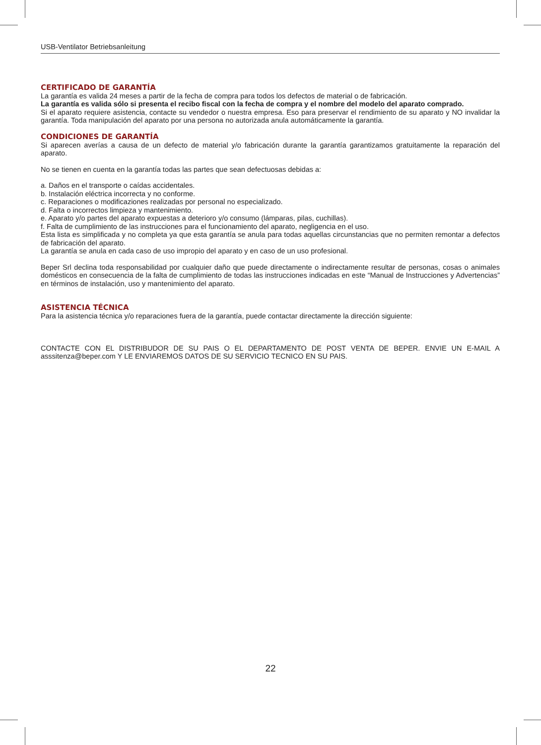USB-Ventilator Betriebsanleitung
CERTIFICADO DE GARANTÍA
La garantía es valida 24 meses a partir de la fecha de compra para todos los defectos de material o de fabricación.
La garantía es valida sólo si presenta el recibo fiscal con la fecha de compra y el nombre del modelo del aparato comprado.
Si el aparato requiere asistencia, contacte su vendedor o nuestra empresa. Eso para preservar el rendimiento de su aparato y NO invalidar la garantía. Toda manipulación del aparato por una persona no autorizada anula automáticamente la garantía.
CONDICIONES DE GARANTÍA
Si aparecen averías a causa de un defecto de material y/o fabricación durante la garantía garantizamos gratuitamente la reparación del aparato.
No se tienen en cuenta en la garantía todas las partes que sean defectuosas debidas a:
a. Daños en el transporte o caídas accidentales.
b. Instalación eléctrica incorrecta y no conforme.
c. Reparaciones o modificaziones realizadas por personal no especializado.
d. Falta o incorrectos limpieza y mantenimiento.
e. Aparato y/o partes del aparato expuestas a deterioro y/o consumo (lámparas, pilas, cuchillas).
f. Falta de cumplimiento de las instrucciones para el funcionamiento del aparato, negligencia en el uso.
Esta lista es simplificada y no completa ya que esta garantía se anula para todas aquellas circunstancias que no permiten remontar a defectos de fabricación del aparato.
La garantía se anula en cada caso de uso impropio del aparato y en caso de un uso profesional.
Beper Srl declina toda responsabilidad por cualquier daño que puede directamente o indirectamente resultar de personas, cosas o animales domésticos en consecuencia de la falta de cumplimiento de todas las instrucciones indicadas en este “Manual de Instrucciones y Advertencias” en términos de instalación, uso y mantenimiento del aparato.
ASISTENCIA TÉCNICA
Para la asistencia técnica y/o reparaciones fuera de la garantía, puede contactar directamente la dirección siguiente:
CONTACTE CON EL DISTRIBUDOR DE SU PAIS O EL DEPARTAMENTO DE POST VENTA DE BEPER. ENVIE UN E-MAIL A asssitenza@beper.com Y LE ENVIAREMOS DATOS DE SU SERVICIO TECNICO EN SU PAIS.
22